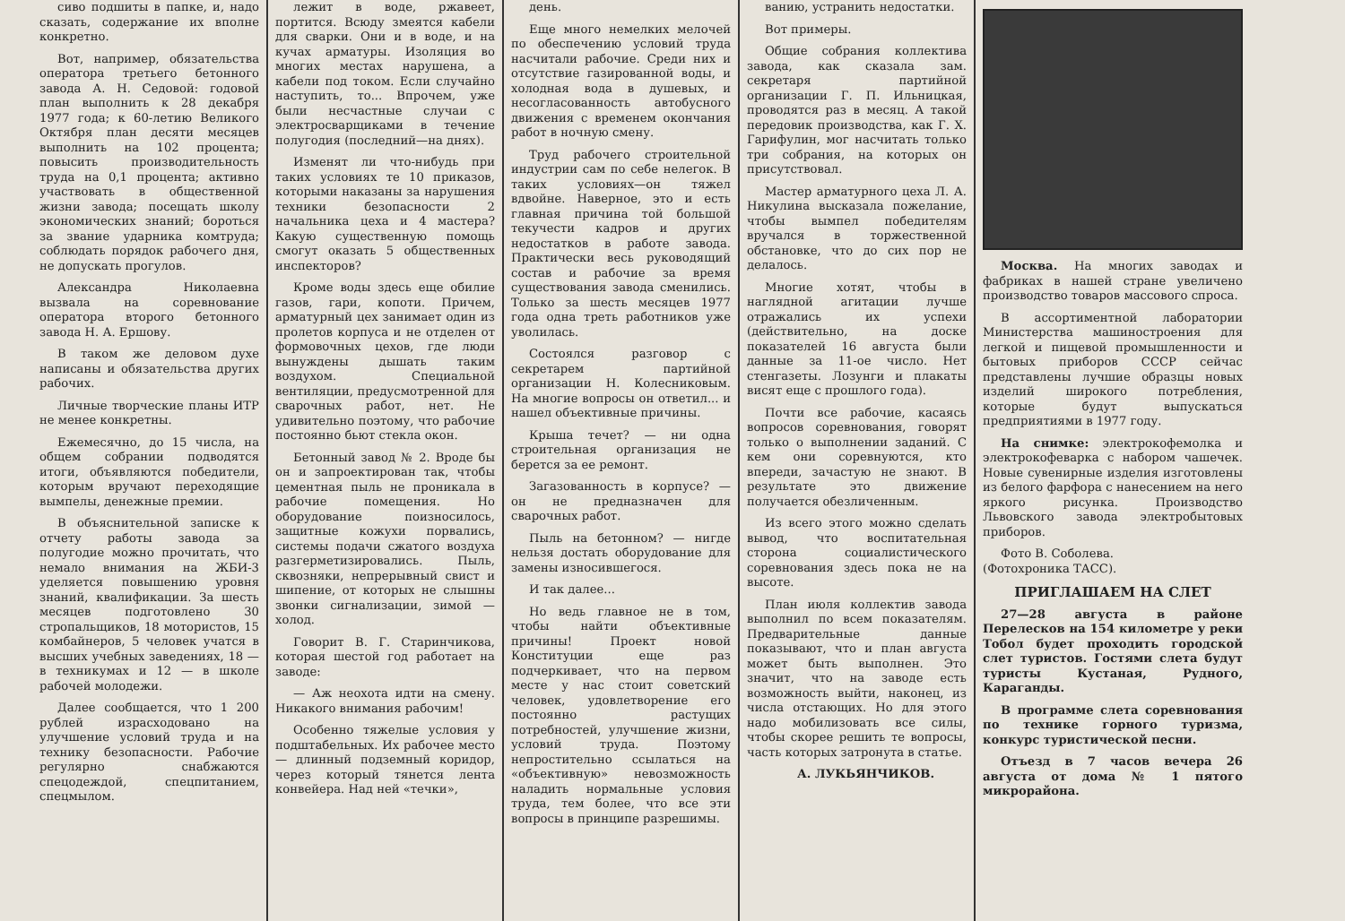сиво подшиты в папке, и, надо сказать, содержание их вполне конкретно.
Вот, например, обязательства оператора третьего бетонного завода А. Н. Седовой: годовой план выполнить к 28 декабря 1977 года; к 60-летию Великого Октября план десяти месяцев выполнить на 102 процента; повысить производительность труда на 0,1 процента; активно участвовать в общественной жизни завода; посещать школу экономических знаний; бороться за звание ударника комтруда; соблюдать порядок рабочего дня, не допускать прогулов.
Александра Николаевна вызвала на соревнование оператора второго бетонного завода Н. А. Ершову.
В таком же деловом духе написаны и обязательства других рабочих.
Личные творческие планы ИТР не менее конкретны.
Ежемесячно, до 15 числа, на общем собрании подводятся итоги, объявляются победители, которым вручают переходящие вымпелы, денежные премии.
В объяснительной записке к отчету работы завода за полугодие можно прочитать, что немало внимания на ЖБИ-3 уделяется повышению уровня знаний, квалификации. За шесть месяцев подготовлено 30 стропальщиков, 18 мотористов, 15 комбайнеров, 5 человек учатся в высших учебных заведениях, 18 — в техникумах и 12 — в школе рабочей молодежи.
Далее сообщается, что 1 200 рублей израсходовано на улучшение условий труда и на технику безопасности. Рабочие регулярно снабжаются спецодеждой, спецпитанием, спецмылом.
лежит в воде, ржавеет, портится. Всюду змеятся кабели для сварки. Они и в воде, и на кучах арматуры. Изоляция во многих местах нарушена, а кабели под током. Если случайно наступить, то... Впрочем, уже были несчастные случаи с электросварщиками в течение полугодия (последний—на днях).
Изменят ли что-нибудь при таких условиях те 10 приказов, которыми наказаны за нарушения техники безопасности 2 начальника цеха и 4 мастера? Какую существенную помощь смогут оказать 5 общественных инспекторов?
Кроме воды здесь еще обилие газов, гари, копоти. Причем, арматурный цех занимает один из пролетов корпуса и не отделен от формовочных цехов, где люди вынуждены дышать таким воздухом. Специальной вентиляции, предусмотренной для сварочных работ, нет. Не удивительно поэтому, что рабочие постоянно бьют стекла окон.
Бетонный завод № 2. Вроде бы он и запроектирован так, чтобы цементная пыль не проникала в рабочие помещения. Но оборудование поизносилось, защитные кожухи порвались, системы подачи сжатого воздуха разгерметизировались. Пыль, сквозняки, непрерывный свист и шипение, от которых не слышны звонки сигнализации, зимой — холод.
Говорит В. Г. Старинчикова, которая шестой год работает на заводе:
— Аж неохота идти на смену. Никакого внимания рабочим!
Особенно тяжелые условия у подштабельных. Их рабочее место — длинный подземный коридор, через который тянется лента конвейера. Над ней «течки»,
день.
Еще много немелких мелочей по обеспечению условий труда насчитали рабочие. Среди них и отсутствие газированной воды, и холодная вода в душевых, и несогласованность автобусного движения с временем окончания работ в ночную смену.
Труд рабочего строительной индустрии сам по себе нелегок. В таких условиях—он тяжел вдвойне. Наверное, это и есть главная причина той большой текучести кадров и других недостатков в работе завода. Практически весь руководящий состав и рабочие за время существования завода сменились. Только за шесть месяцев 1977 года одна треть работников уже уволилась.
Состоялся разговор с секретарем партийной организации Н. Колесниковым. На многие вопросы он ответил... и нашел объективные причины.
Крыша течет? — ни одна строительная организация не берется за ее ремонт.
Загазованность в корпусе? — он не предназначен для сварочных работ.
Пыль на бетонном? — нигде нельзя достать оборудование для замены износившегося.
И так далее...
Но ведь главное не в том, чтобы найти объективные причины! Проект новой Конституции еще раз подчеркивает, что на первом месте у нас стоит советский человек, удовлетворение его постоянно растущих потребностей, улучшение жизни, условий труда. Поэтому непростительно ссылаться на «объективную» невозможность наладить нормальные условия труда, тем более, что все эти вопросы в принципе разрешимы.
ванию, устранить недостатки.
Вот примеры.
Общие собрания коллектива завода, как сказала зам. секретаря партийной организации Г. П. Ильницкая, проводятся раз в месяц. А такой передовик производства, как Г. Х. Гарифулин, мог насчитать только три собрания, на которых он присутствовал.
Мастер арматурного цеха Л. А. Никулина высказала пожелание, чтобы вымпел победителям вручался в торжественной обстановке, что до сих пор не делалось.
Многие хотят, чтобы в наглядной агитации лучше отражались их успехи (действительно, на доске показателей 16 августа были данные за 11-ое число. Нет стенгазеты. Лозунги и плакаты висят еще с прошлого года).
Почти все рабочие, касаясь вопросов соревнования, говорят только о выполнении заданий. С кем они соревнуются, кто впереди, зачастую не знают. В результате это движение получается обезличенным.
Из всего этого можно сделать вывод, что воспитательная сторона социалистического соревнования здесь пока не на высоте.
План июля коллектив завода выполнил по всем показателям. Предварительные данные показывают, что и план августа может быть выполнен. Это значит, что на заводе есть возможность выйти, наконец, из числа отстающих. Но для этого надо мобилизовать все силы, чтобы скорее решить те вопросы, часть которых затронута в статье.
А. ЛУКЬЯНЧИКОВ.
Москва. На многих заводах и фабриках в нашей стране увеличено производство товаров массового спроса.
В ассортиментной лаборатории Министерства машиностроения для легкой и пищевой промышленности и бытовых приборов СССР сейчас представлены лучшие образцы новых изделий широкого потребления, которые будут выпускаться предприятиями в 1977 году.
На снимке: электрокофемолка и электрокофеварка с набором чашечек. Новые сувенирные изделия изготовлены из белого фарфора с нанесением на него яркого рисунка. Производство Львовского завода электробытовых приборов.
Фото В. Соболева.
(Фотохроника ТАСС).
ПРИГЛАШАЕМ НА СЛЕТ
27—28 августа в районе Перелесков на 154 километре у реки Тобол будет проходить городской слет туристов. Гостями слета будут туристы Кустаная, Рудного, Караганды.
В программе слета соревнования по технике горного туризма, конкурс туристической песни.
Отъезд в 7 часов вечера 26 августа от дома № 1 пятого микрорайона.